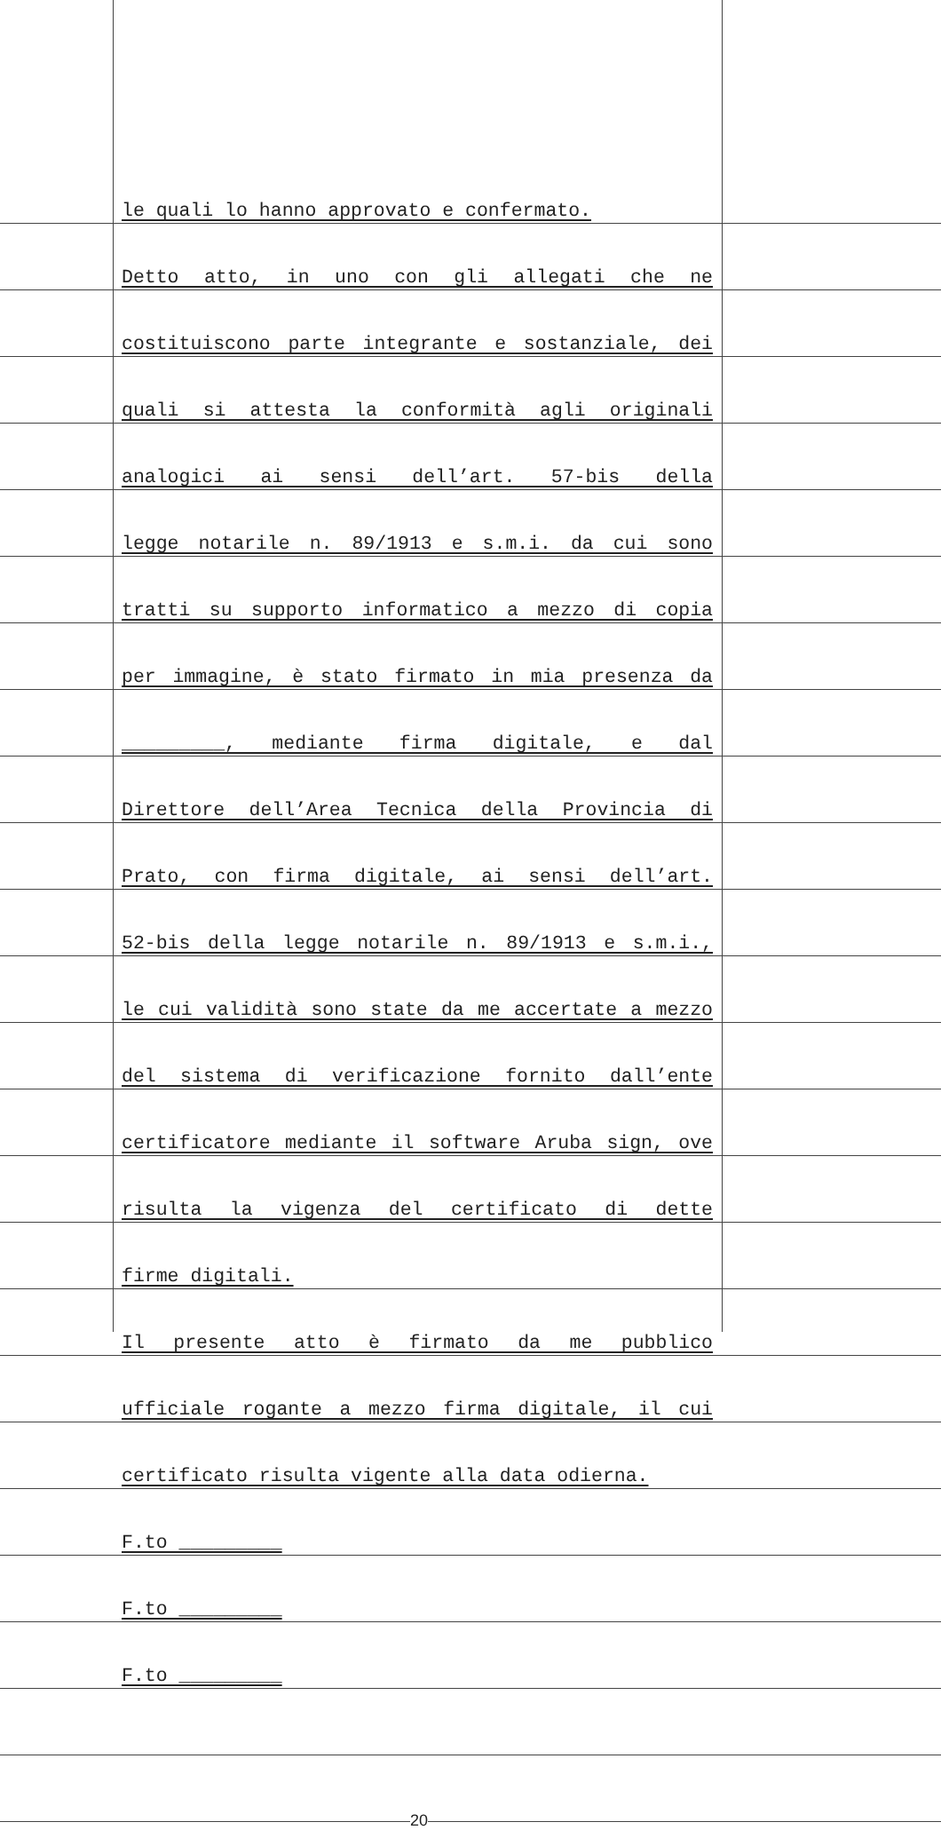le quali lo hanno approvato e confermato.
Detto atto, in uno con gli allegati che ne
costituiscono parte integrante e sostanziale, dei
quali si attesta la conformità agli originali
analogici ai sensi dell’art. 57-bis della
legge notarile n. 89/1913 e s.m.i. da cui sono
tratti su supporto informatico a mezzo di copia
per immagine, è stato firmato in mia presenza da
_________, mediante firma digitale, e dal
Direttore dell’Area Tecnica della Provincia di
Prato, con firma digitale, ai sensi dell’art.
52-bis della legge notarile n. 89/1913 e s.m.i.,
le cui validità sono state da me accertate a mezzo
del sistema di verificazione fornito dall’ente
certificatore mediante il software Aruba sign, ove
risulta la vigenza del certificato di dette
firme digitali.
Il presente atto è firmato da me pubblico
ufficiale rogante a mezzo firma digitale, il cui
certificato risulta vigente alla data odierna.
F.to _________
F.to _________
F.to _________
20